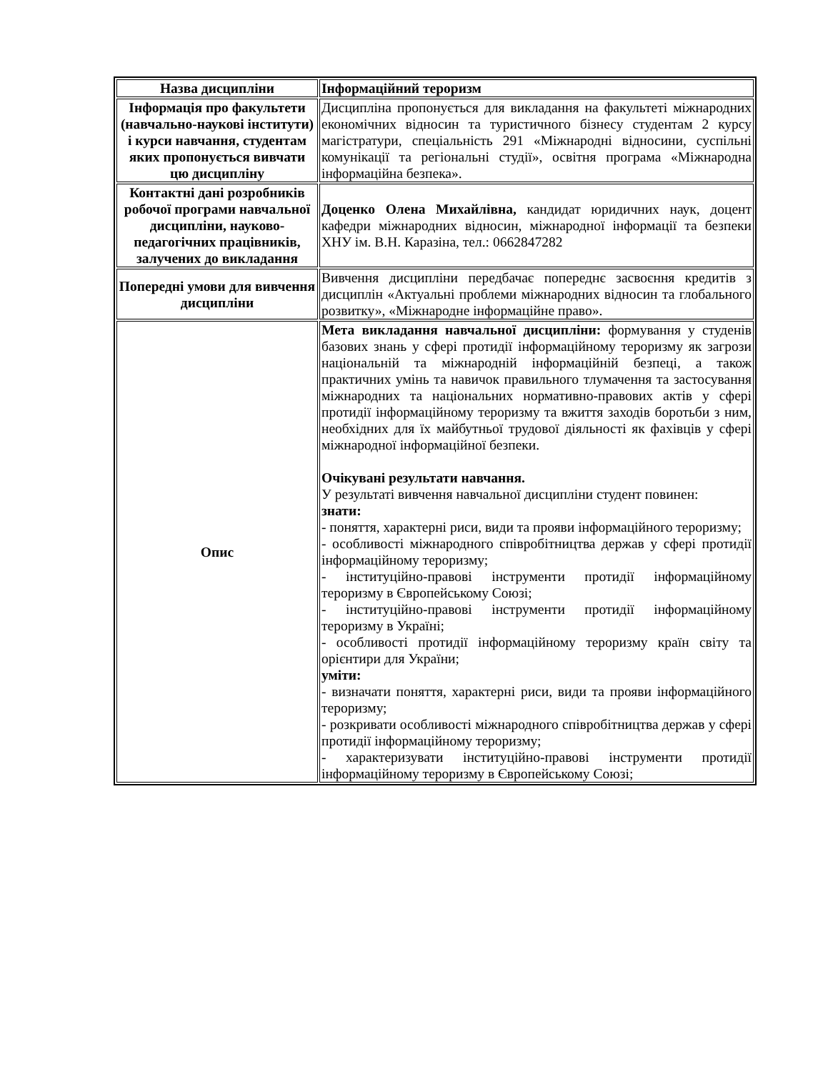| Назва дисципліни | Інформаційний тероризм |
| Інформація про факультети (навчально-наукові інститути) і курси навчання, студентам яких пропонується вивчати цю дисципліну | Дисципліна пропонується для викладання на факультеті міжнародних економічних відносин та туристичного бізнесу студентам 2 курсу магістратури, спеціальність 291 «Міжнародні відносини, суспільні комунікації та регіональні студії», освітня програма «Міжнародна інформаційна безпека». |
| Контактні дані розробників робочої програми навчальної дисципліни, науково-педагогічних працівників, залучених до викладання | Доценко Олена Михайлівна, кандидат юридичних наук, доцент кафедри міжнародних відносин, міжнародної інформації та безпеки ХНУ ім. В.Н. Каразіна, тел.: 0662847282 |
| Попередні умови для вивчення дисципліни | Вивчення дисципліни передбачає попереднє засвоєння кредитів з дисциплін «Актуальні проблеми міжнародних відносин та глобального розвитку», «Міжнародне інформаційне право». |
| Опис | Мета викладання навчальної дисципліни: формування у студенів базових знань у сфері протидії інформаційному тероризму як загрози національній та міжнародній інформаційній безпеці, а також практичних умінь та навичок правильного тлумачення та застосування міжнародних та національних нормативно-правових актів у сфері протидії інформаційному тероризму та вжиття заходів боротьби з ним, необхідних для їх майбутньої трудової діяльності як фахівців у сфері міжнародної інформаційної безпеки. Очікувані результати навчання. У результаті вивчення навчальної дисципліни студент повинен: знати: - поняття, характерні риси, види та прояви інформаційного тероризму; - особливості міжнародного співробітництва держав у сфері протидії інформаційному тероризму; - інституційно-правові інструменти протидії інформаційному тероризму в Європейському Союзі; - інституційно-правові інструменти протидії інформаційному тероризму в Україні; - особливості протидії інформаційному тероризму країн світу та орієнтири для України; уміти: - визначати поняття, характерні риси, види та прояви інформаційного тероризму; - розкривати особливості міжнародного співробітництва держав у сфері протидії інформаційному тероризму; - характеризувати інституційно-правові інструменти протидії інформаційному тероризму в Європейському Союзі; |